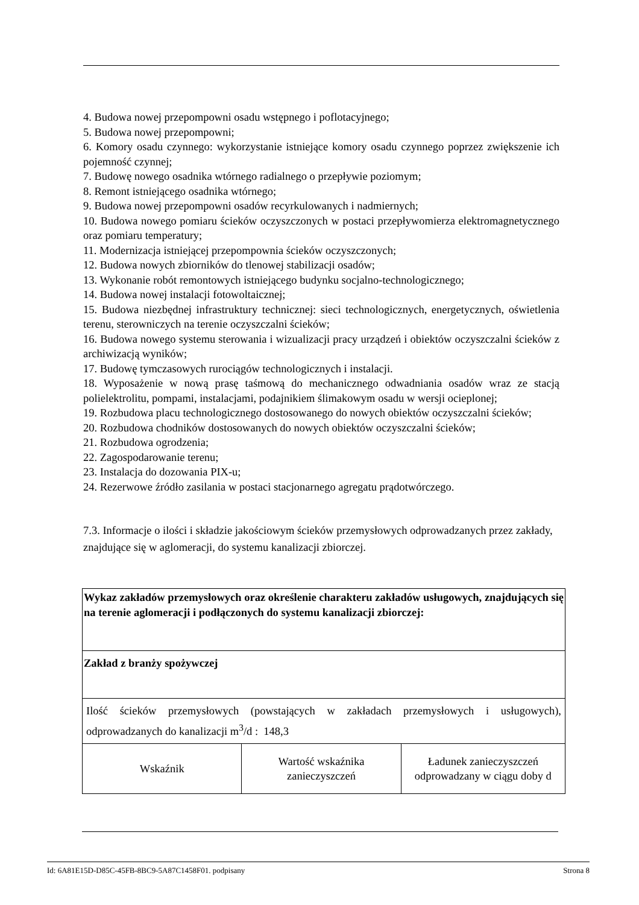4. Budowa nowej przepompowni osadu wstępnego i poflotacyjnego;
5. Budowa nowej przepompowni;
6. Komory osadu czynnego: wykorzystanie istniejące komory osadu czynnego poprzez zwiększenie ich pojemność czynnej;
7. Budowę nowego osadnika wtórnego radialnego o przepływie poziomym;
8. Remont istniejącego osadnika wtórnego;
9. Budowa nowej przepompowni osadów recyrkulowanych i nadmiernych;
10. Budowa nowego pomiaru ścieków oczyszczonych w postaci przepływomierza elektromagnetycznego oraz pomiaru temperatury;
11. Modernizacja istniejącej przepompownia ścieków oczyszczonych;
12. Budowa nowych zbiorników do tlenowej stabilizacji osadów;
13. Wykonanie robót remontowych istniejącego budynku socjalno-technologicznego;
14. Budowa nowej instalacji fotowoltaicznej;
15. Budowa niezbędnej infrastruktury technicznej: sieci technologicznych, energetycznych, oświetlenia terenu, sterowniczych na terenie oczyszczalni ścieków;
16. Budowa nowego systemu sterowania i wizualizacji pracy urządzeń i obiektów oczyszczalni ścieków z archiwizacją wyników;
17. Budowę tymczasowych rurociągów technologicznych i instalacji.
18. Wyposażenie w nową prasę taśmową do mechanicznego odwadniania osadów wraz ze stacją polielektrolitu, pompami, instalacjami, podajnikiem ślimakowym osadu w wersji ocieplonej;
19. Rozbudowa placu technologicznego dostosowanego do nowych obiektów oczyszczalni ścieków;
20. Rozbudowa chodników dostosowanych do nowych obiektów oczyszczalni ścieków;
21. Rozbudowa ogrodzenia;
22. Zagospodarowanie terenu;
23. Instalacja do dozowania PIX-u;
24. Rezerwowe źródło zasilania w postaci stacjonarnego agregatu prądotwórczego.
7.3. Informacje o ilości i składzie jakościowym ścieków przemysłowych odprowadzanych przez zakłady, znajdujące się w aglomeracji, do systemu kanalizacji zbiorczej.
| Wykaz zakładów przemysłowych oraz określenie charakteru zakładów usługowych, znajdujących się na terenie aglomeracji i podłączonych do systemu kanalizacji zbiorczej: | | |
| Zakład z branży spożywczej | | |
| Ilość ścieków przemysłowych (powstających w zakładach przemysłowych i usługowych), odprowadzanych do kanalizacji m<sup>3</sup>/d : 148,3 | | |
| Wskaźnik | Wartość wskaźnika zanieczyszczeń | Ładunek zanieczyszczeń odprowadzany w ciągu doby d |
Id: 6A81E15D-D85C-45FB-8BC9-5A87C1458F01. podpisany Strona 8